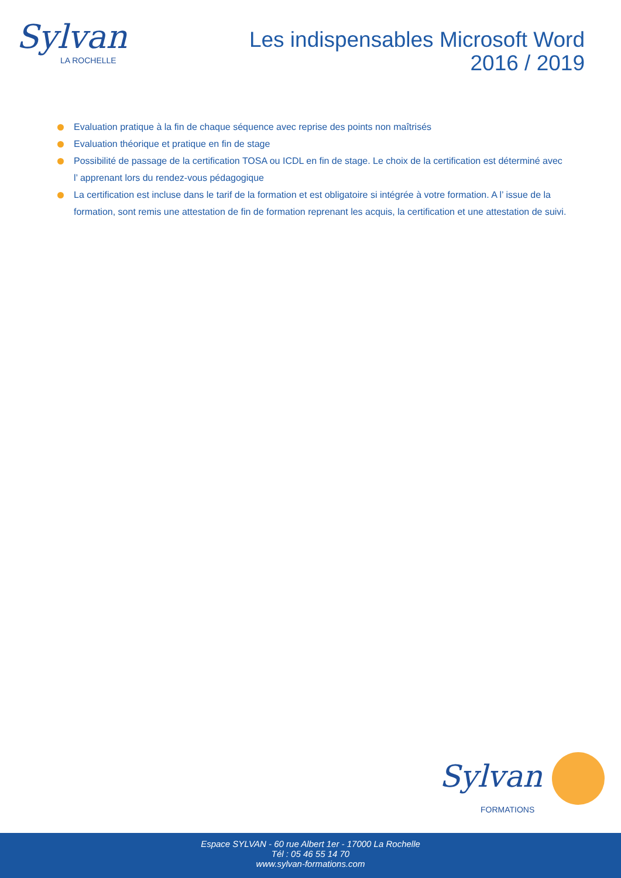Sylvan
LA ROCHELLE
Les indispensables Microsoft Word
2016 / 2019
Evaluation pratique à la fin de chaque séquence avec reprise des points non maîtrisés
Evaluation théorique et pratique en fin de stage
Possibilité de passage de la certification TOSA ou ICDL en fin de stage. Le choix de la certification est déterminé avec l’ apprenant lors du rendez-vous pédagogique
La certification est incluse dans le tarif de la formation et est obligatoire si intégrée à votre formation. A l’ issue de la formation, sont remis une attestation de fin de formation reprenant les acquis, la certification et une attestation de suivi.
Sylvan
FORMATIONS
Espace SYLVAN - 60 rue Albert 1er - 17000 La Rochelle
Tél : 05 46 55 14 70
www.sylvan-formations.com